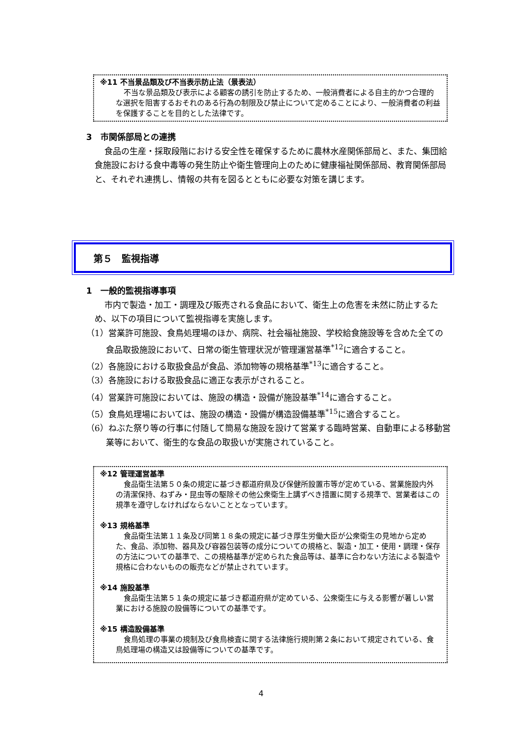※11 不当景品類及び不当表示防止法（景表法）
不当な景品類及び表示による顧客の誘引を防止するため、一般消費者による自主的かつ合理的な選択を阻害するおそれのある行為の制限及び禁止について定めることにより、一般消費者の利益を保護することを目的とした法律です。
3　市関係部局との連携
食品の生産・採取段階における安全性を確保するために農林水産関係部局と、また、集団給食施設における食中毒等の発生防止や衛生管理向上のために健康福祉関係部局、教育関係部局と、それぞれ連携し、情報の共有を図るとともに必要な対策を講じます。
第５　監視指導
1　一般的監視指導事項
市内で製造・加工・調理及び販売される食品において、衛生上の危害を未然に防止するため、以下の項目について監視指導を実施します。
（1）営業許可施設、食鳥処理場のほか、病院、社会福祉施設、学校給食施設等を含めた全ての食品取扱施設において、日常の衛生管理状況が管理運営基準<sup>*12</sup>に適合すること。
（2）各施設における取扱食品が食品、添加物等の規格基準<sup>*13</sup>に適合すること。
（3）各施設における取扱食品に適正な表示がされること。
（4）営業許可施設においては、施設の構造・設備が施設基準<sup>*14</sup>に適合すること。
（5）食鳥処理場においては、施設の構造・設備が構造設備基準<sup>*15</sup>に適合すること。
（6）ねぶた祭り等の行事に付随して簡易な施設を設けて営業する臨時営業、自動車による移動営業等において、衛生的な食品の取扱いが実施されていること。
※12 管理運営基準
食品衛生法第５０条の規定に基づき都道府県及び保健所設置市等が定めている、営業施設内外の清潔保持、ねずみ・昆虫等の駆除その他公衆衛生上講ずべき措置に関する規準で、営業者はこの規準を遵守しなければならないこととなっています。
※13 規格基準
食品衛生法第１１条及び同第１８条の規定に基づき厚生労働大臣が公衆衛生の見地から定めた、食品、添加物、器具及び容器包装等の成分についての規格と、製造・加工・使用・調理・保存の方法についての基準で、この規格基準が定められた食品等は、基準に合わない方法による製造や規格に合わないものの販売などが禁止されています。
※14 施設基準
食品衛生法第５１条の規定に基づき都道府県が定めている、公衆衛生に与える影響が著しい営業における施設の設備等についての基準です。
※15 構造設備基準
食鳥処理の事業の規制及び食鳥検査に関する法律施行規則第２条において規定されている、食鳥処理場の構造又は設備等についての基準です。
4